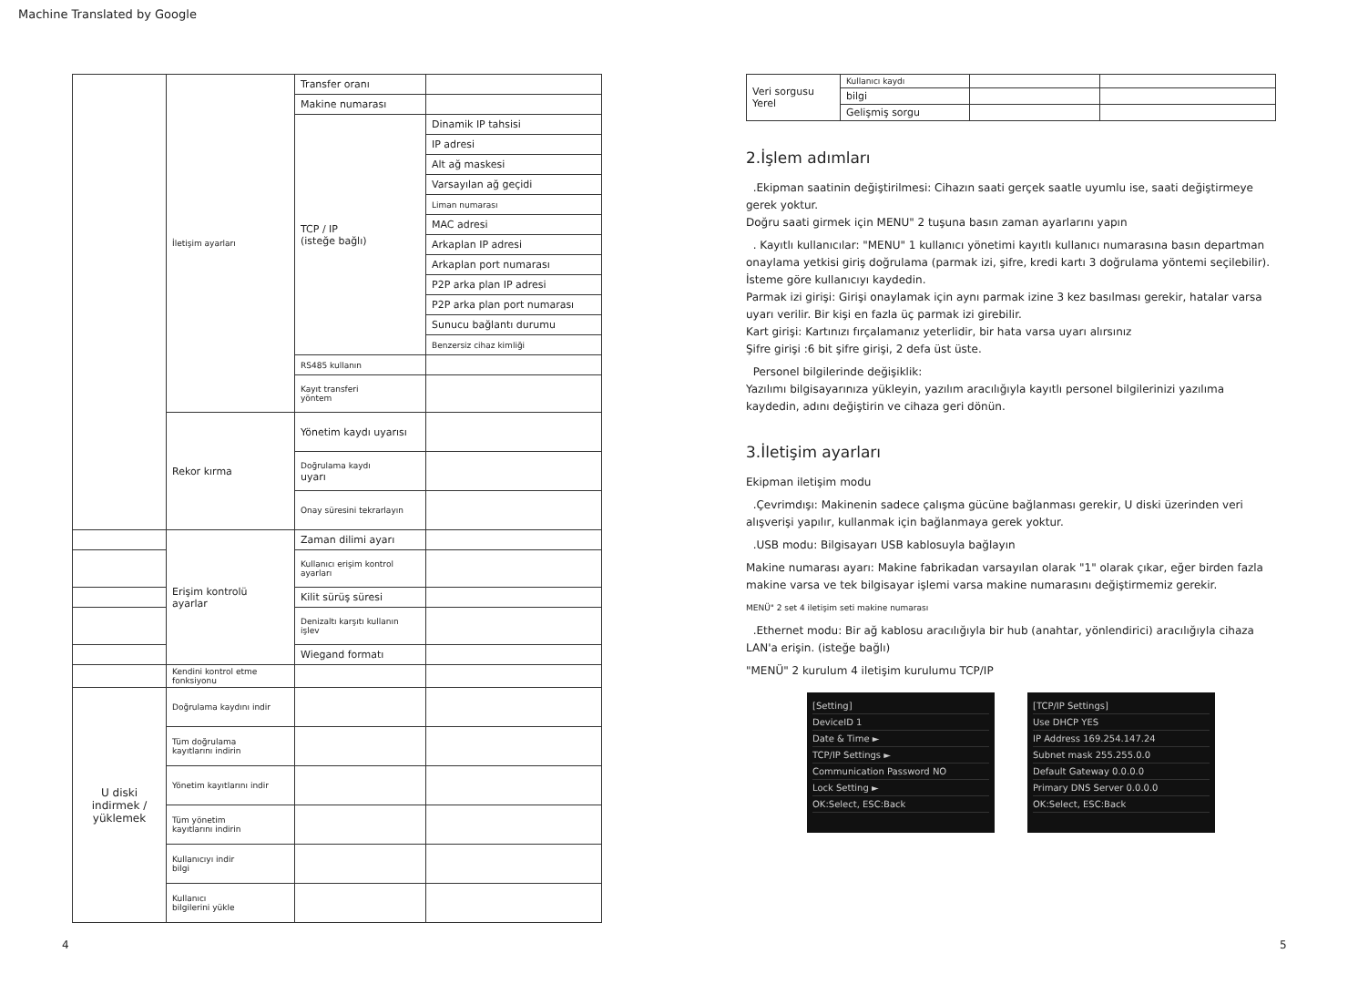Machine Translated by Google
| | İletişim ayarları | Transfer oranı | |
| | | Makine numarası | |
| | | TCP / IP (isteğe bağlı) | Dinamik IP tahsisi |
| | | | IP adresi |
| | | | Alt ağ maskesi |
| | | | Varsayılan ağ geçidi |
| | | | Liman numarası |
| | | | MAC adresi |
| | | | Arkaplan IP adresi |
| | | | Arkaplan port numarası |
| | | | P2P arka plan IP adresi |
| | | | P2P arka plan port numarası |
| | | | Sunucu bağlantı durumu |
| | | | Benzersiz cihaz kimliği |
| | | RS485 kullanın | |
| | | Kayıt transferi yöntem | |
| | Rekor kırma | Yönetim kaydı uyarısı | |
| | | Doğrulama kaydı uyarı | |
| | | Onay süresini tekrarlayın | |
| | Erişim kontrolü ayarlar | Zaman dilimi ayarı | |
| | | Kullanıcı erişim kontrol ayarları | |
| | | Kilit sürüş süresi | |
| | | Denizaltı karşıtı kullanın işlev | |
| | | Wiegand formatı | |
| | Kendini kontrol etme fonksiyonu | | |
| U diski indirmek / yüklemek | Doğrulama kaydını indir | | |
| | Tüm doğrulama kayıtlarını indirin | | |
| | Yönetim kayıtlarını indir | | |
| | Tüm yönetim kayıtlarını indirin | | |
| | Kullanıcıyı indir bilgi | | |
| | Kullanıcı bilgilerini yükle | | |
| Veri sorgusu Yerel | Kullanıcı kaydı | | |
| | bilgi | | |
| | Gelişmiş sorgu | | |
2.İşlem adımları
.Ekipman saatinin değiştirilmesi: Cihazın saati gerçek saatle uyumlu ise, saati değiştirmeye gerek yoktur.
Doğru saati girmek için MENU" 2 tuşuna basın zaman ayarlarını yapın
. Kayıtlı kullanıcılar: "MENU" 1 kullanıcı yönetimi kayıtlı kullanıcı numarasına basın departman onaylama yetkisi giriş doğrulama (parmak izi, şifre, kredi kartı 3 doğrulama yöntemi seçilebilir). İsteme göre kullanıcıyı kaydedin.
Parmak izi girişi: Girişi onaylamak için aynı parmak izine 3 kez basılması gerekir, hatalar varsa uyarı verilir. Bir kişi en fazla üç parmak izi girebilir.
Kart girişi: Kartınızı fırçalamanız yeterlidir, bir hata varsa uyarı alırsınız
Şifre girişi :6 bit şifre girişi, 2 defa üst üste.
Personel bilgilerinde değişiklik:
Yazılımı bilgisayarınıza yükleyin, yazılım aracılığıyla kayıtlı personel bilgilerinizi yazılıma kaydedin, adını değiştirin ve cihaza geri dönün.
3.İletişim ayarları
Ekipman iletişim modu
.Çevrimdışı: Makinenin sadece çalışma gücüne bağlanması gerekir, U diski üzerinden veri alışverişi yapılır, kullanmak için bağlanmaya gerek yoktur.
.USB modu: Bilgisayarı USB kablosuyla bağlayın
Makine numarası ayarı: Makine fabrikadan varsayılan olarak "1" olarak çıkar, eğer birden fazla makine varsa ve tek bilgisayar işlemi varsa makine numarasını değiştirmemiz gerekir.
MENÜ" 2 set 4 iletişim seti makine numarası
.Ethernet modu: Bir ağ kablosu aracılığıyla bir hub (anahtar, yönlendirici) aracılığıyla cihaza LAN'a erişin. (isteğe bağlı)
"MENÜ" 2 kurulum 4 iletişim kurulumu TCP/IP
[Setting]
DeviceID 1
Date & Time ►
TCP/IP Settings ►
Communication Password NO
Lock Setting ►
OK:Select, ESC:Back
[TCP/IP Settings]
Use DHCP YES
IP Address 169.254.147.24
Subnet mask 255.255.0.0
Default Gateway 0.0.0.0
Primary DNS Server 0.0.0.0
OK:Select, ESC:Back
4 5